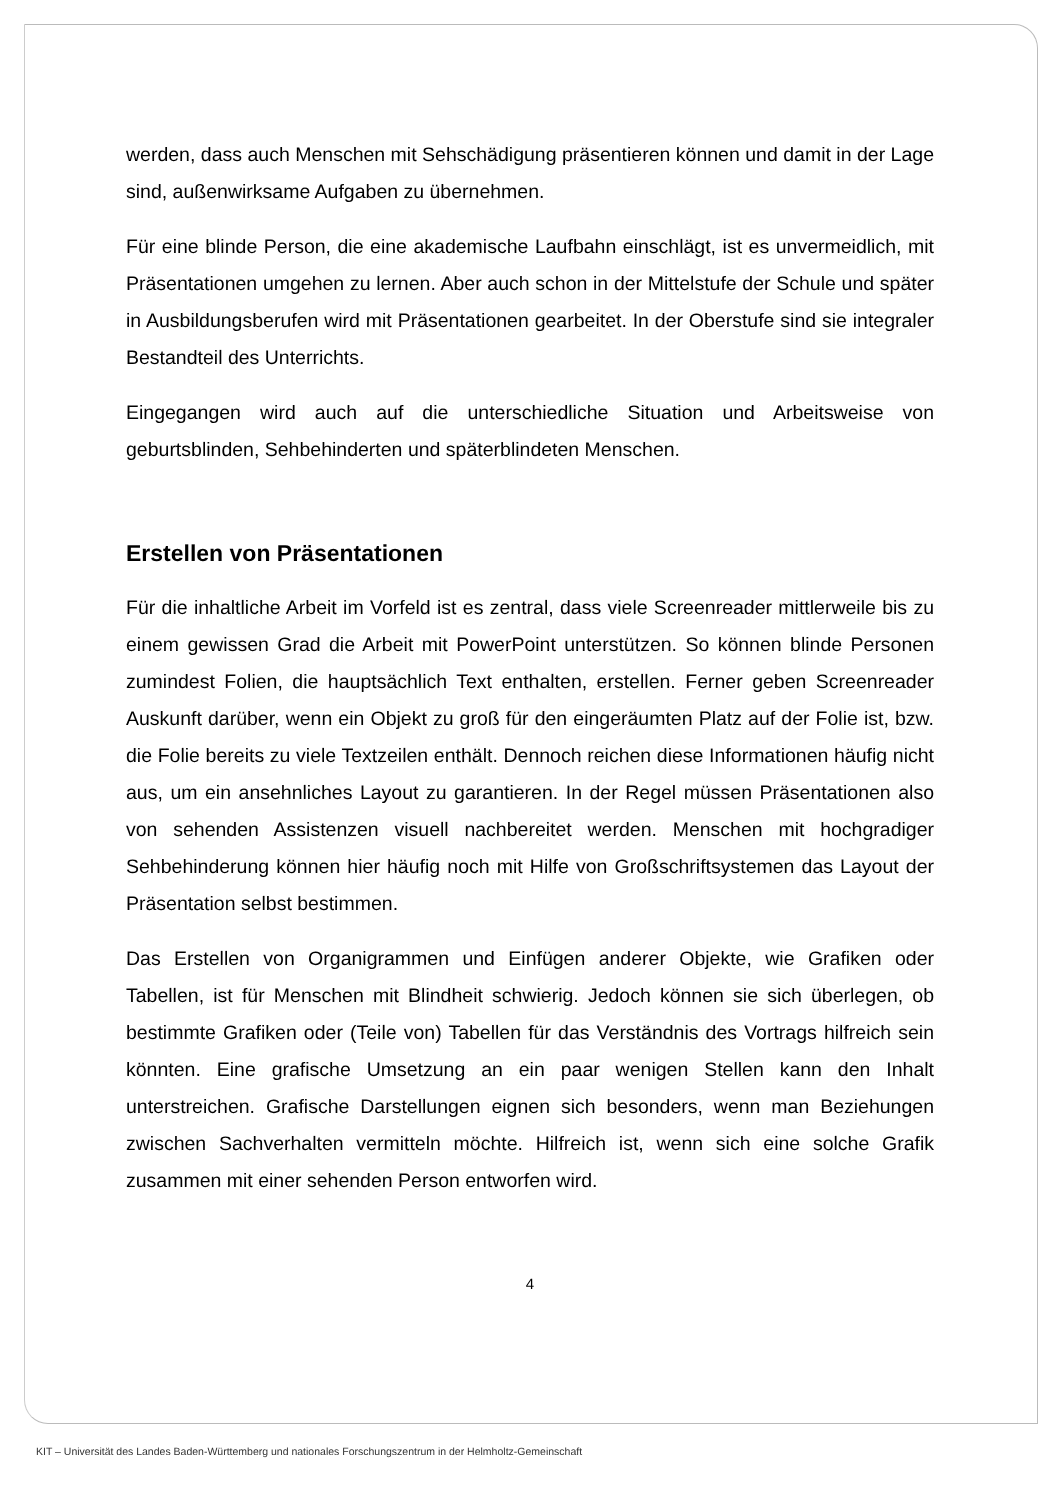werden, dass auch Menschen mit Sehschädigung präsentieren können und damit in der Lage sind, außenwirksame Aufgaben zu übernehmen.
Für eine blinde Person, die eine akademische Laufbahn einschlägt, ist es unvermeidlich, mit Präsentationen umgehen zu lernen. Aber auch schon in der Mittelstufe der Schule und später in Ausbildungsberufen wird mit Präsentationen gearbeitet. In der Oberstufe sind sie integraler Bestandteil des Unterrichts.
Eingegangen wird auch auf die unterschiedliche Situation und Arbeitsweise von geburtsblinden, Sehbehinderten und späterblindeten Menschen.
Erstellen von Präsentationen
Für die inhaltliche Arbeit im Vorfeld ist es zentral, dass viele Screenreader mittlerweile bis zu einem gewissen Grad die Arbeit mit PowerPoint unterstützen. So können blinde Personen zumindest Folien, die hauptsächlich Text enthalten, erstellen. Ferner geben Screenreader Auskunft darüber, wenn ein Objekt zu groß für den eingeräumten Platz auf der Folie ist, bzw. die Folie bereits zu viele Textzeilen enthält. Dennoch reichen diese Informationen häufig nicht aus, um ein ansehnliches Layout zu garantieren. In der Regel müssen Präsentationen also von sehenden Assistenzen visuell nachbereitet werden. Menschen mit hochgradiger Sehbehinderung können hier häufig noch mit Hilfe von Großschriftsystemen das Layout der Präsentation selbst bestimmen.
Das Erstellen von Organigrammen und Einfügen anderer Objekte, wie Grafiken oder Tabellen, ist für Menschen mit Blindheit schwierig. Jedoch können sie sich überlegen, ob bestimmte Grafiken oder (Teile von) Tabellen für das Verständnis des Vortrags hilfreich sein könnten. Eine grafische Umsetzung an ein paar wenigen Stellen kann den Inhalt unterstreichen. Grafische Darstellungen eignen sich besonders, wenn man Beziehungen zwischen Sachverhalten vermitteln möchte. Hilfreich ist, wenn sich eine solche Grafik zusammen mit einer sehenden Person entworfen wird.
4
KIT – Universität des Landes Baden-Württemberg und nationales Forschungszentrum in der Helmholtz-Gemeinschaft